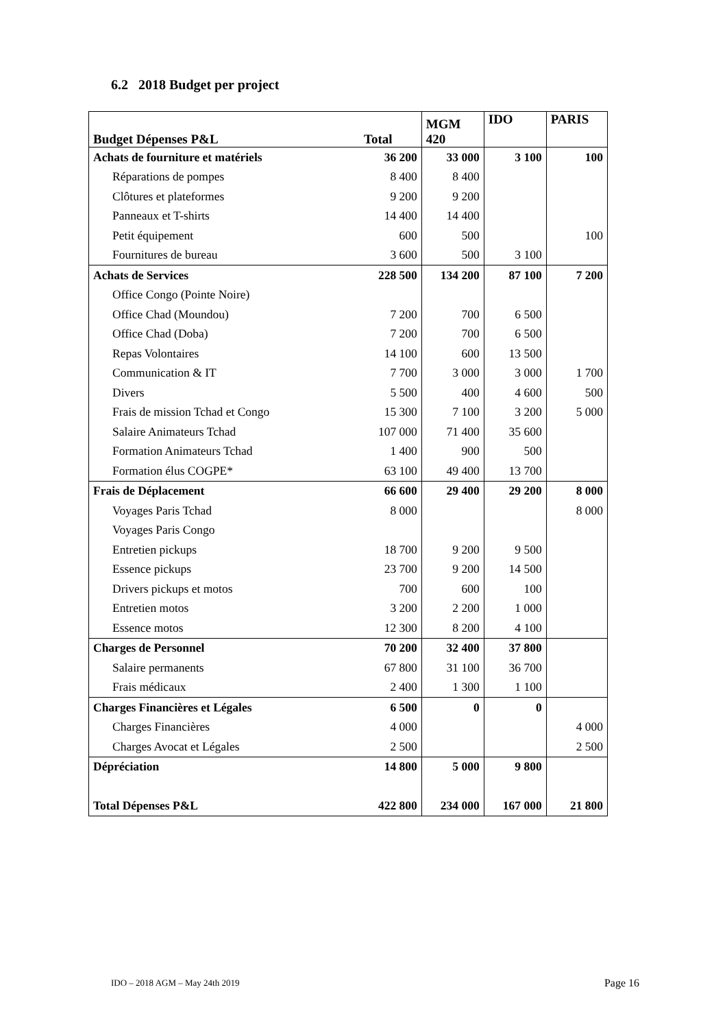6.2 2018 Budget per project
| Budget Dépenses P&L | Total | MGM 420 | IDO | PARIS |
| --- | --- | --- | --- | --- |
| Achats de fourniture et matériels | 36 200 | 33 000 | 3 100 | 100 |
| Réparations de pompes | 8 400 | 8 400 | | |
| Clôtures et plateformes | 9 200 | 9 200 | | |
| Panneaux et T-shirts | 14 400 | 14 400 | | |
| Petit équipement | 600 | 500 | | 100 |
| Fournitures de bureau | 3 600 | 500 | 3 100 | |
| Achats de Services | 228 500 | 134 200 | 87 100 | 7 200 |
| Office Congo (Pointe Noire) | | | | |
| Office Chad (Moundou) | 7 200 | 700 | 6 500 | |
| Office Chad (Doba) | 7 200 | 700 | 6 500 | |
| Repas Volontaires | 14 100 | 600 | 13 500 | |
| Communication & IT | 7 700 | 3 000 | 3 000 | 1 700 |
| Divers | 5 500 | 400 | 4 600 | 500 |
| Frais de mission Tchad et Congo | 15 300 | 7 100 | 3 200 | 5 000 |
| Salaire Animateurs Tchad | 107 000 | 71 400 | 35 600 | |
| Formation Animateurs Tchad | 1 400 | 900 | 500 | |
| Formation élus COGPE* | 63 100 | 49 400 | 13 700 | |
| Frais de Déplacement | 66 600 | 29 400 | 29 200 | 8 000 |
| Voyages Paris Tchad | 8 000 | | | 8 000 |
| Voyages Paris Congo | | | | |
| Entretien pickups | 18 700 | 9 200 | 9 500 | |
| Essence pickups | 23 700 | 9 200 | 14 500 | |
| Drivers pickups et motos | 700 | 600 | 100 | |
| Entretien motos | 3 200 | 2 200 | 1 000 | |
| Essence motos | 12 300 | 8 200 | 4 100 | |
| Charges de Personnel | 70 200 | 32 400 | 37 800 | |
| Salaire permanents | 67 800 | 31 100 | 36 700 | |
| Frais médicaux | 2 400 | 1 300 | 1 100 | |
| Charges Financières et Légales | 6 500 | 0 | 0 | |
| Charges Financières | 4 000 | | | 4 000 |
| Charges Avocat et Légales | 2 500 | | | 2 500 |
| Dépréciation | 14 800 | 5 000 | 9 800 | |
| Total Dépenses P&L | 422 800 | 234 000 | 167 000 | 21 800 |
IDO – 2018 AGM – May 24th 2019 Page 16